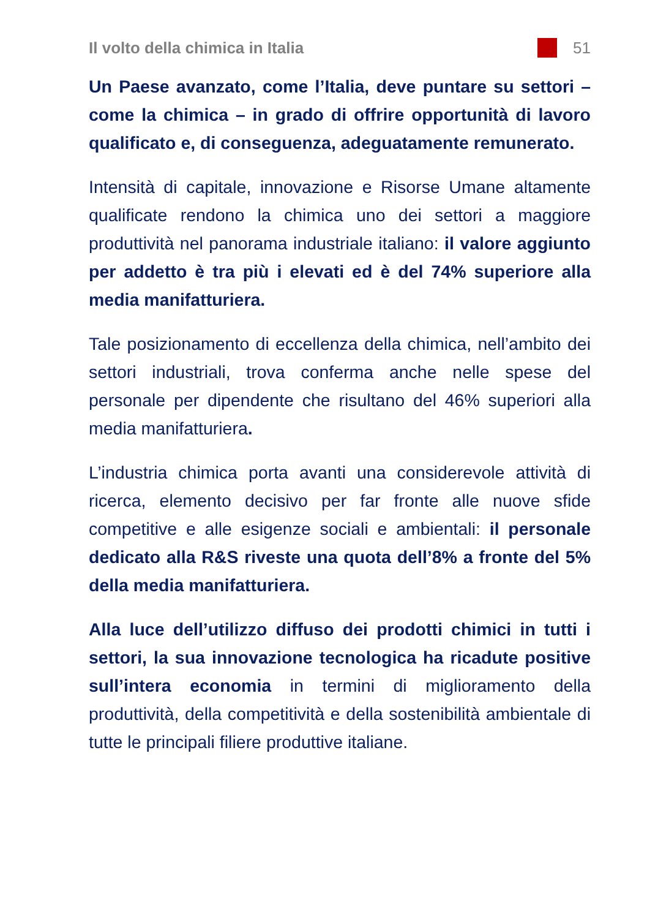Il volto della chimica in Italia 51
Un Paese avanzato, come l’Italia, deve puntare su settori – come la chimica – in grado di offrire opportunità di lavoro qualificato e, di conseguenza, adeguatamente remunerato.
Intensità di capitale, innovazione e Risorse Umane altamente qualificate rendono la chimica uno dei settori a maggiore produttività nel panorama industriale italiano: il valore aggiunto per addetto è tra più i elevati ed è del 74% superiore alla media manifatturiera.
Tale posizionamento di eccellenza della chimica, nell’ambito dei settori industriali, trova conferma anche nelle spese del personale per dipendente che risultano del 46% superiori alla media manifatturiera.
L’industria chimica porta avanti una considerevole attività di ricerca, elemento decisivo per far fronte alle nuove sfide competitive e alle esigenze sociali e ambientali: il personale dedicato alla R&S riveste una quota dell’8% a fronte del 5% della media manifatturiera.
Alla luce dell’utilizzo diffuso dei prodotti chimici in tutti i settori, la sua innovazione tecnologica ha ricadute positive sull’intera economia in termini di miglioramento della produttività, della competitività e della sostenibilità ambientale di tutte le principali filiere produttive italiane.